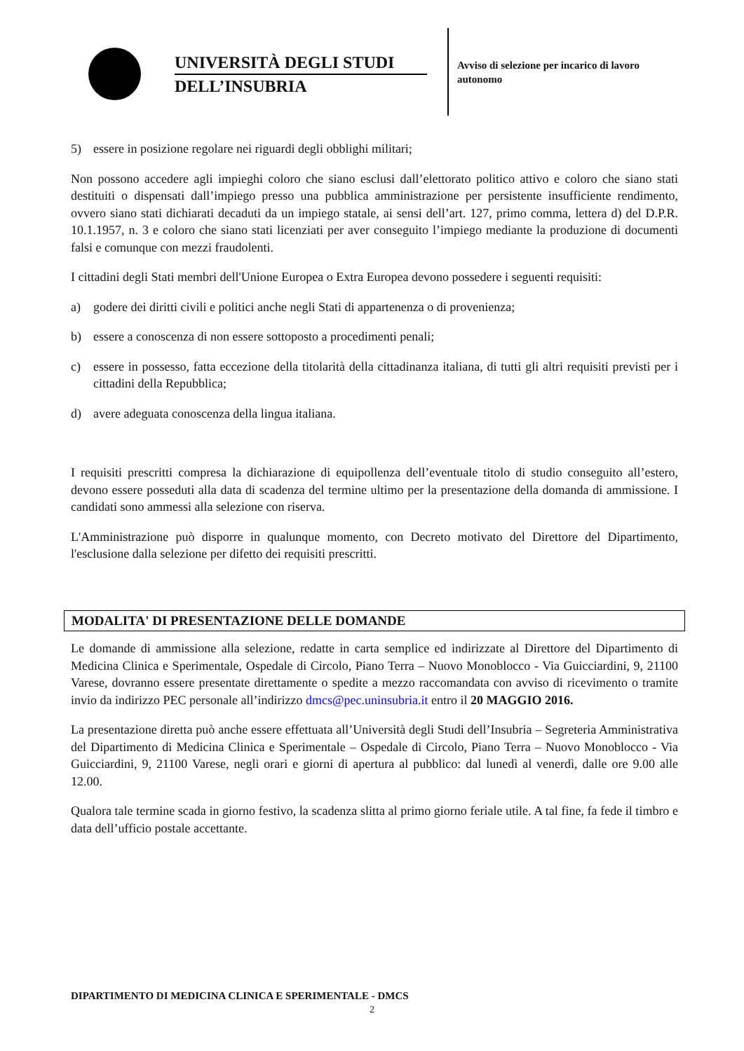UNIVERSITÀ DEGLI STUDI
DELL’INSUBRIA
Avviso di selezione per incarico di lavoro autonomo
5) essere in posizione regolare nei riguardi degli obblighi militari;
Non possono accedere agli impieghi coloro che siano esclusi dall’elettorato politico attivo e coloro che siano stati destituiti o dispensati dall’impiego presso una pubblica amministrazione per persistente insufficiente rendimento, ovvero siano stati dichiarati decaduti da un impiego statale, ai sensi dell’art. 127, primo comma, lettera d) del D.P.R. 10.1.1957, n. 3 e coloro che siano stati licenziati per aver conseguito l’impiego mediante la produzione di documenti falsi e comunque con mezzi fraudolenti.
I cittadini degli Stati membri dell'Unione Europea o Extra Europea devono possedere i seguenti requisiti:
a) godere dei diritti civili e politici anche negli Stati di appartenenza o di provenienza;
b) essere a conoscenza di non essere sottoposto a procedimenti penali;
c) essere in possesso, fatta eccezione della titolarità della cittadinanza italiana, di tutti gli altri requisiti previsti per i cittadini della Repubblica;
d) avere adeguata conoscenza della lingua italiana.
I requisiti prescritti compresa la dichiarazione di equipollenza dell’eventuale titolo di studio conseguito all’estero, devono essere posseduti alla data di scadenza del termine ultimo per la presentazione della domanda di ammissione. I candidati sono ammessi alla selezione con riserva.
L'Amministrazione può disporre in qualunque momento, con Decreto motivato del Direttore del Dipartimento, l'esclusione dalla selezione per difetto dei requisiti prescritti.
MODALITA' DI PRESENTAZIONE DELLE DOMANDE
Le domande di ammissione alla selezione, redatte in carta semplice ed indirizzate al Direttore del Dipartimento di Medicina Clinica e Sperimentale, Ospedale di Circolo, Piano Terra – Nuovo Monoblocco - Via Guicciardini, 9, 21100 Varese, dovranno essere presentate direttamente o spedite a mezzo raccomandata con avviso di ricevimento o tramite invio da indirizzo PEC personale all’indirizzo dmcs@pec.uninsubria.it entro il 20 MAGGIO 2016.
La presentazione diretta può anche essere effettuata all’Università degli Studi dell’Insubria – Segreteria Amministrativa del Dipartimento di Medicina Clinica e Sperimentale – Ospedale di Circolo, Piano Terra – Nuovo Monoblocco - Via Guicciardini, 9, 21100 Varese, negli orari e giorni di apertura al pubblico: dal lunedì al venerdì, dalle ore 9.00 alle 12.00.
Qualora tale termine scada in giorno festivo, la scadenza slitta al primo giorno feriale utile. A tal fine, fa fede il timbro e data dell’ufficio postale accettante.
DIPARTIMENTO DI MEDICINA CLINICA E SPERIMENTALE - DMCS
2